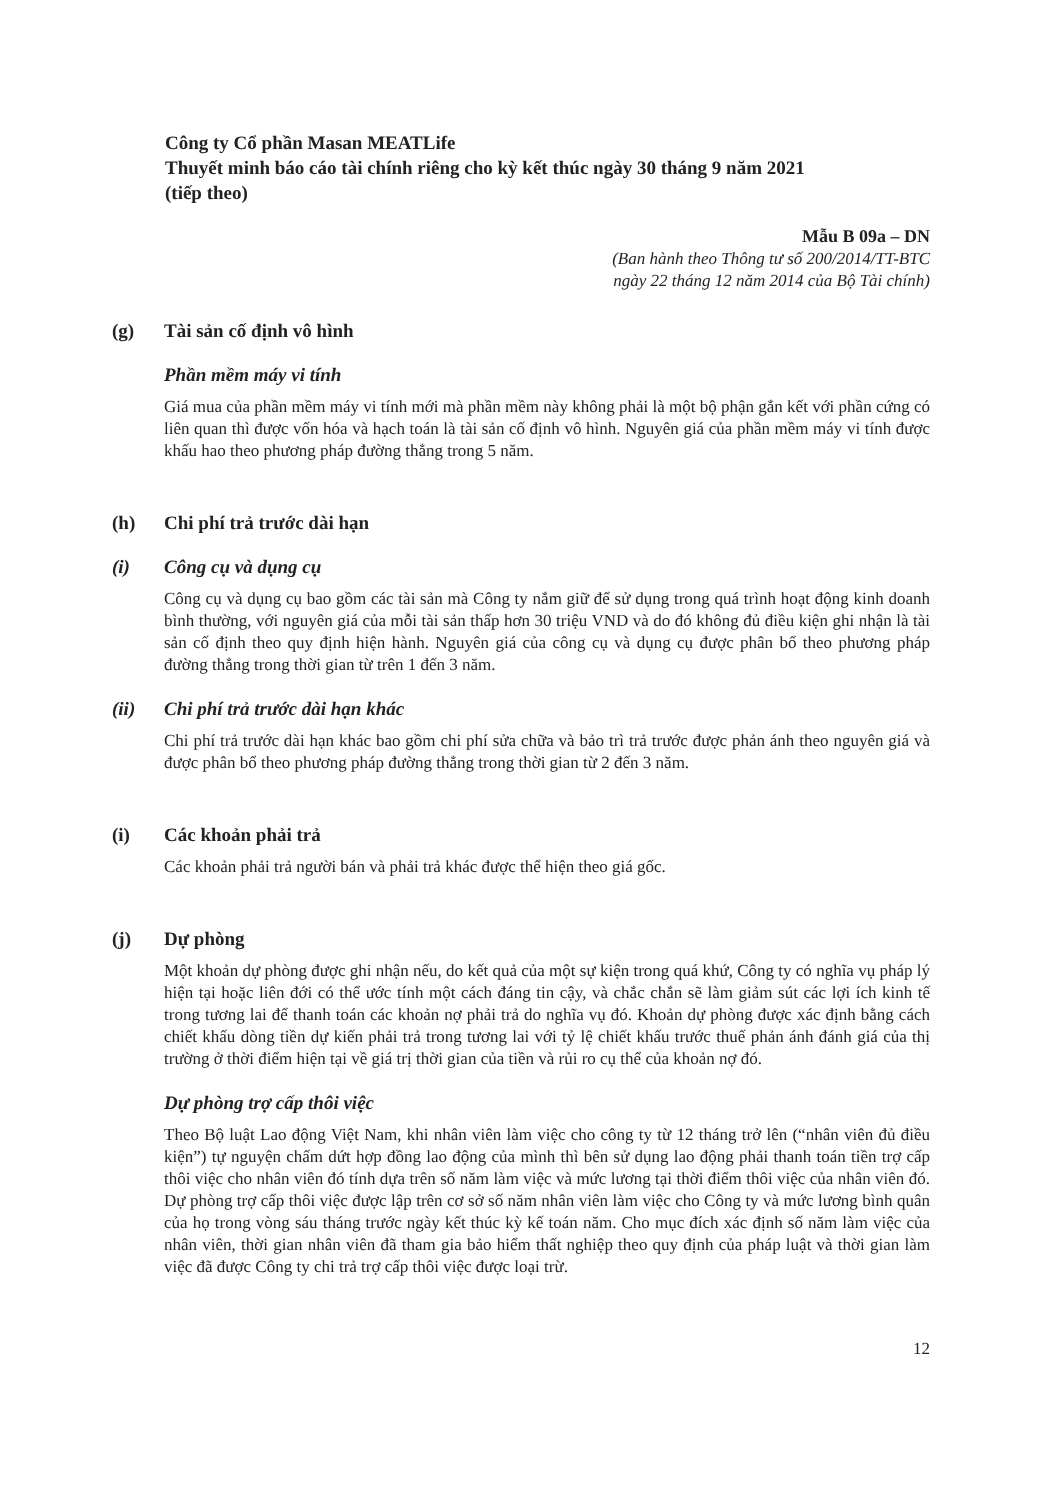Công ty Cổ phần Masan MEATLife
Thuyết minh báo cáo tài chính riêng cho kỳ kết thúc ngày 30 tháng 9 năm 2021
(tiếp theo)
Mẫu B 09a – DN
(Ban hành theo Thông tư số 200/2014/TT-BTC
ngày 22 tháng 12 năm 2014 của Bộ Tài chính)
(g) Tài sản cố định vô hình
Phần mềm máy vi tính
Giá mua của phần mềm máy vi tính mới mà phần mềm này không phải là một bộ phận gắn kết với phần cứng có liên quan thì được vốn hóa và hạch toán là tài sản cố định vô hình. Nguyên giá của phần mềm máy vi tính được khấu hao theo phương pháp đường thẳng trong 5 năm.
(h) Chi phí trả trước dài hạn
(i) Công cụ và dụng cụ
Công cụ và dụng cụ bao gồm các tài sản mà Công ty nắm giữ để sử dụng trong quá trình hoạt động kinh doanh bình thường, với nguyên giá của mỗi tài sản thấp hơn 30 triệu VND và do đó không đủ điều kiện ghi nhận là tài sản cố định theo quy định hiện hành. Nguyên giá của công cụ và dụng cụ được phân bổ theo phương pháp đường thẳng trong thời gian từ trên 1 đến 3 năm.
(ii) Chi phí trả trước dài hạn khác
Chi phí trả trước dài hạn khác bao gồm chi phí sửa chữa và bảo trì trả trước được phản ánh theo nguyên giá và được phân bổ theo phương pháp đường thẳng trong thời gian từ 2 đến 3 năm.
(i) Các khoản phải trả
Các khoản phải trả người bán và phải trả khác được thể hiện theo giá gốc.
(j) Dự phòng
Một khoản dự phòng được ghi nhận nếu, do kết quả của một sự kiện trong quá khứ, Công ty có nghĩa vụ pháp lý hiện tại hoặc liên đới có thể ước tính một cách đáng tin cậy, và chắc chắn sẽ làm giảm sút các lợi ích kinh tế trong tương lai để thanh toán các khoản nợ phải trả do nghĩa vụ đó. Khoản dự phòng được xác định bằng cách chiết khấu dòng tiền dự kiến phải trả trong tương lai với tỷ lệ chiết khấu trước thuế phản ánh đánh giá của thị trường ở thời điểm hiện tại về giá trị thời gian của tiền và rủi ro cụ thể của khoản nợ đó.
Dự phòng trợ cấp thôi việc
Theo Bộ luật Lao động Việt Nam, khi nhân viên làm việc cho công ty từ 12 tháng trở lên (“nhân viên đủ điều kiện”) tự nguyện chấm dứt hợp đồng lao động của mình thì bên sử dụng lao động phải thanh toán tiền trợ cấp thôi việc cho nhân viên đó tính dựa trên số năm làm việc và mức lương tại thời điểm thôi việc của nhân viên đó. Dự phòng trợ cấp thôi việc được lập trên cơ sở số năm nhân viên làm việc cho Công ty và mức lương bình quân của họ trong vòng sáu tháng trước ngày kết thúc kỳ kế toán năm. Cho mục đích xác định số năm làm việc của nhân viên, thời gian nhân viên đã tham gia bảo hiểm thất nghiệp theo quy định của pháp luật và thời gian làm việc đã được Công ty chi trả trợ cấp thôi việc được loại trừ.
12